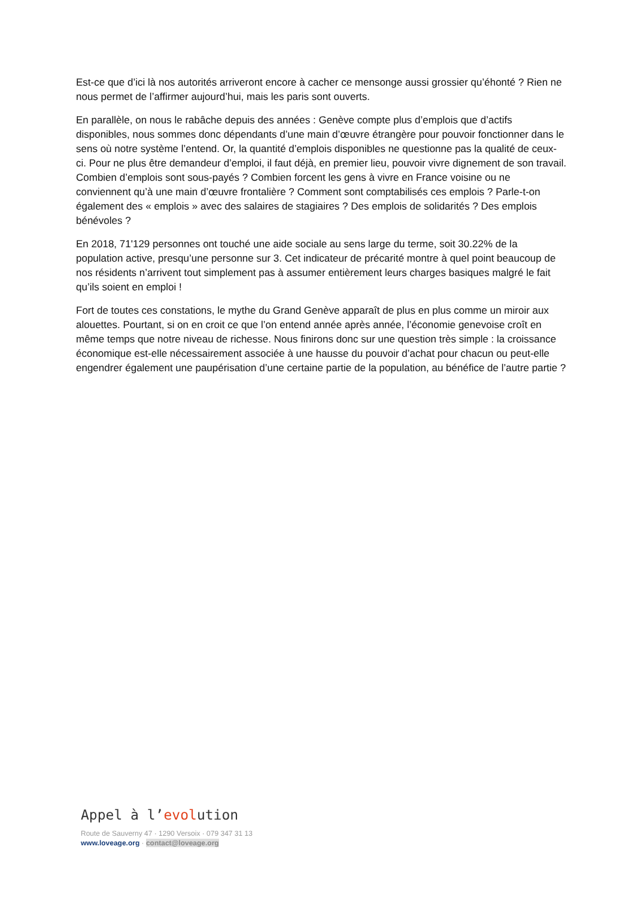Est-ce que d’ici là nos autorités arriveront encore à cacher ce mensonge aussi grossier qu’éhonté ? Rien ne nous permet de l’affirmer aujourd’hui, mais les paris sont ouverts.
En parallèle, on nous le rabâche depuis des années : Genève compte plus d’emplois que d’actifs disponibles, nous sommes donc dépendants d’une main d’œuvre étrangère pour pouvoir fonctionner dans le sens où notre système l’entend. Or, la quantité d’emplois disponibles ne questionne pas la qualité de ceux-ci. Pour ne plus être demandeur d’emploi, il faut déjà, en premier lieu, pouvoir vivre dignement de son travail. Combien d’emplois sont sous-payés ? Combien forcent les gens à vivre en France voisine ou ne conviennent qu’à une main d’œuvre frontalière ? Comment sont comptabilisés ces emplois ? Parle-t-on également des « emplois » avec des salaires de stagiaires ? Des emplois de solidarités ? Des emplois bénévoles ?
En 2018, 71'129 personnes ont touché une aide sociale au sens large du terme, soit 30.22% de la population active, presqu’une personne sur 3. Cet indicateur de précarité montre à quel point beaucoup de nos résidents n’arrivent tout simplement pas à assumer entièrement leurs charges basiques malgré le fait qu’ils soient en emploi !
Fort de toutes ces constations, le mythe du Grand Genève apparaît de plus en plus comme un miroir aux alouettes. Pourtant, si on en croit ce que l’on entend année après année, l’économie genevoise croît en même temps que notre niveau de richesse. Nous finirons donc sur une question très simple : la croissance économique est-elle nécessairement associée à une hausse du pouvoir d’achat pour chacun ou peut-elle engendrer également une paupérisation d’une certaine partie de la population, au bénéfice de l’autre partie ?
Appel à l’evolution
Route de Sauverny 47 · 1290 Versoix · 079 347 31 13
www.loveage.org · contact@loveage.org